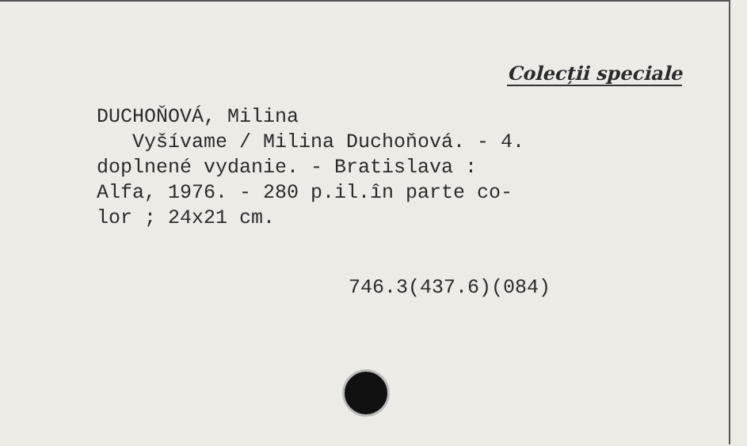Colecții speciale
DUCHOŇOVÁ, Milina
Vyšívame / Milina Duchoňová. - 4.
doplnené vydanie. - Bratislava :
Alfa, 1976. - 280 p.il.în parte co-
lor ; 24x21 cm.
746.3(437.6)(084)